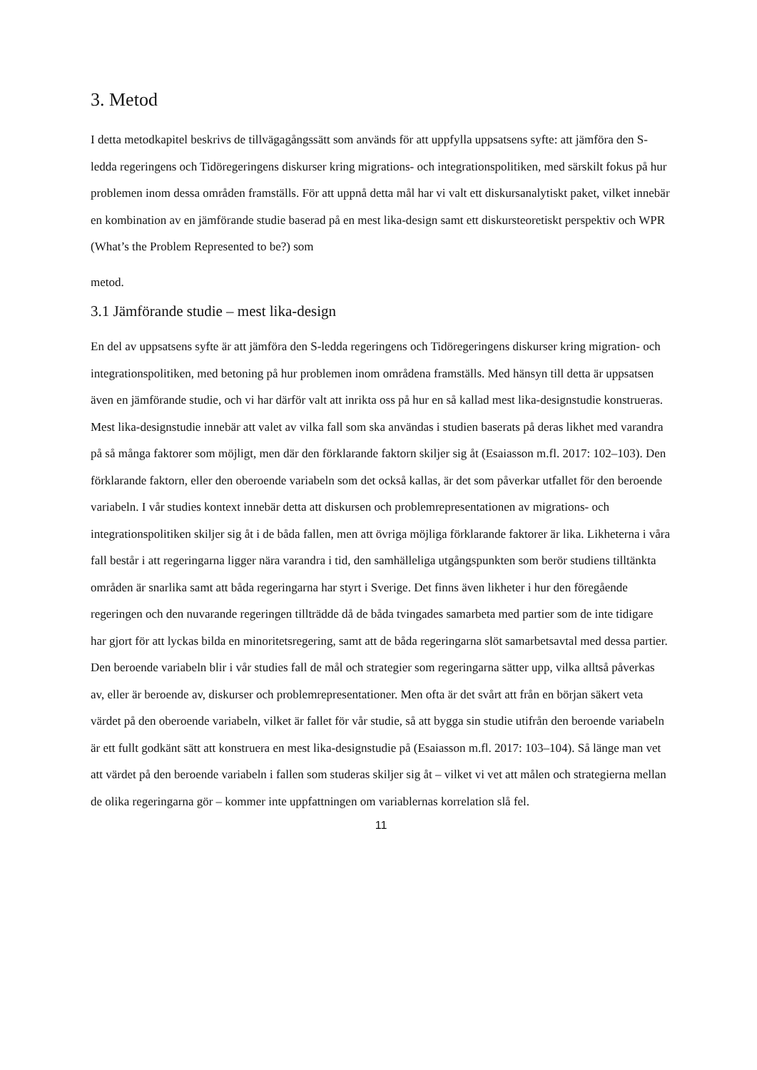3. Metod
I detta metodkapitel beskrivs de tillvägagångssätt som används för att uppfylla uppsatsens syfte: att jämföra den S-ledda regeringens och Tidöregeringens diskurser kring migrations- och integrationspolitiken, med särskilt fokus på hur problemen inom dessa områden framställs. För att uppnå detta mål har vi valt ett diskursanalytiskt paket, vilket innebär en kombination av en jämförande studie baserad på en mest lika-design samt ett diskursteoretiskt perspektiv och WPR (What’s the Problem Represented to be?) som
metod.
3.1 Jämförande studie – mest lika-design
En del av uppsatsens syfte är att jämföra den S-ledda regeringens och Tidöregeringens diskurser kring migration- och integrationspolitiken, med betoning på hur problemen inom områdena framställs. Med hänsyn till detta är uppsatsen även en jämförande studie, och vi har därför valt att inrikta oss på hur en så kallad mest lika-designstudie konstrueras. Mest lika-designstudie innebär att valet av vilka fall som ska användas i studien baserats på deras likhet med varandra på så många faktorer som möjligt, men där den förklarande faktorn skiljer sig åt (Esaiasson m.fl. 2017: 102–103). Den förklarande faktorn, eller den oberoende variabeln som det också kallas, är det som påverkar utfallet för den beroende variabeln. I vår studies kontext innebär detta att diskursen och problemrepresentationen av migrations- och integrationspolitiken skiljer sig åt i de båda fallen, men att övriga möjliga förklarande faktorer är lika. Likheterna i våra fall består i att regeringarna ligger nära varandra i tid, den samhälleliga utgångspunkten som berör studiens tilltänkta områden är snarlika samt att båda regeringarna har styrt i Sverige. Det finns även likheter i hur den föregående regeringen och den nuvarande regeringen tillträdde då de båda tvingades samarbeta med partier som de inte tidigare har gjort för att lyckas bilda en minoritetsregering, samt att de båda regeringarna slöt samarbetsavtal med dessa partier. Den beroende variabeln blir i vår studies fall de mål och strategier som regeringarna sätter upp, vilka alltså påverkas av, eller är beroende av, diskurser och problemrepresentationer. Men ofta är det svårt att från en början säkert veta värdet på den oberoende variabeln, vilket är fallet för vår studie, så att bygga sin studie utifrån den beroende variabeln är ett fullt godkänt sätt att konstruera en mest lika-designstudie på (Esaiasson m.fl. 2017: 103–104). Så länge man vet att värdet på den beroende variabeln i fallen som studeras skiljer sig åt – vilket vi vet att målen och strategierna mellan de olika regeringarna gör – kommer inte uppfattningen om variablernas korrelation slå fel.
11